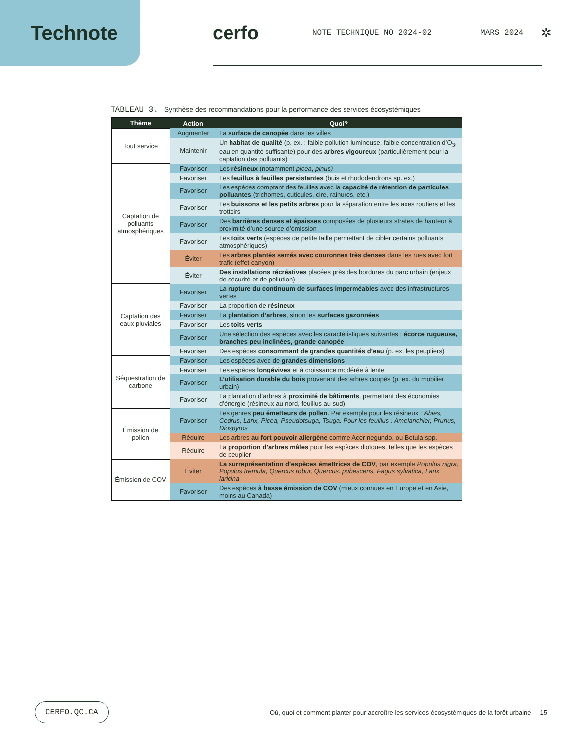Technote cerfo
NOTE TECHNIQUE NO 2024-02 MARS 2024 ✲
TABLEAU 3. Synthèse des recommandations pour la performance des services écosystémiques
| Thème | Action | Quoi? |
| --- | --- | --- |
| Tout service | Augmenter | La surface de canopée dans les villes |
| | Maintenir | Un habitat de qualité (p. ex. : faible pollution lumineuse, faible concentration d’O<sub>3</sub>, eau en quantité suffisante) pour des arbres vigoureux (particulièrement pour la captation des polluants) |
| Captation de polluants atmosphériques | Favoriser | Les résineux (notamment picea , pinus) |
| | Favoriser | Les feuillus à feuilles persistantes (buis et rhododendrons sp. ex.) |
| | Favoriser | Les espèces comptant des feuilles avec la capacité de rétention de particules polluantes (trichomes, cuticules, cire, rainures, etc.) |
| | Favoriser | Les buissons et les petits arbres pour la séparation entre les axes routiers et les trottoirs |
| | Favoriser | Des barrières denses et épaisses composées de plusieurs strates de hauteur à proximité d’une source d’émission |
| | Favoriser | Les toits verts (espèces de petite taille permettant de cibler certains polluants atmosphériques) |
| | Éviter | Les arbres plantés serrés avec couronnes très denses dans les rues avec fort trafic (effet canyon) |
| | Éviter | Des installations récréatives placées près des bordures du parc urbain (enjeux de sécurité et de pollution) |
| Captation des eaux pluviales | Favoriser | La rupture du continuum de surfaces imperméables avec des infrastructures vertes |
| | Favoriser | La proportion de résineux |
| | Favoriser | La plantation d’arbres , sinon les surfaces gazonnées |
| | Favoriser | Les toits verts |
| | Favoriser | Une sélection des espèces avec les caractéristiques suivantes : écorce rugueuse, branches peu inclinées, grande canopée |
| | Favoriser | Des espèces consommant de grandes quantités d’eau (p. ex. les peupliers) |
| Séquestration de carbone | Favoriser | Les espèces avec de grandes dimensions |
| | Favoriser | Les espèces longévives et à croissance modérée à lente |
| | Favoriser | L’utilisation durable du bois provenant des arbres coupés (p. ex. du mobilier urbain) |
| | Favoriser | La plantation d’arbres à proximité de bâtiments , permettant des économies d’énergie (résineux au nord, feuillus au sud) |
| Émission de pollen | Favoriser | Les genres peu émetteurs de pollen . Par exemple pour les résineux : Abies, Cedrus, Larix, Picea, Pseudotsuga, Tsuga. Pour les feuillus : Amelanchier, Prunus, Diospyros |
| | Réduire | Les arbres au fort pouvoir allergène comme Acer negundo, ou Betula spp. |
| | Réduire | La proportion d’arbres mâles pour les espèces dioïques, telles que les espèces de peuplier |
| Émission de COV | Éviter | La surreprésentation d’espèces émettrices de COV , par exemple Populus nigra, Populus tremula, Quercus robur, Quercus. pubescens, Fagus sylvatica, Larix laricina |
| | Favoriser | Des espèces à basse émission de COV (mieux connues en Europe et en Asie, moins au Canada) |
CERFO.QC.CA Où, quoi et comment planter pour accroître les services écosystémiques de la forêt urbaine 15